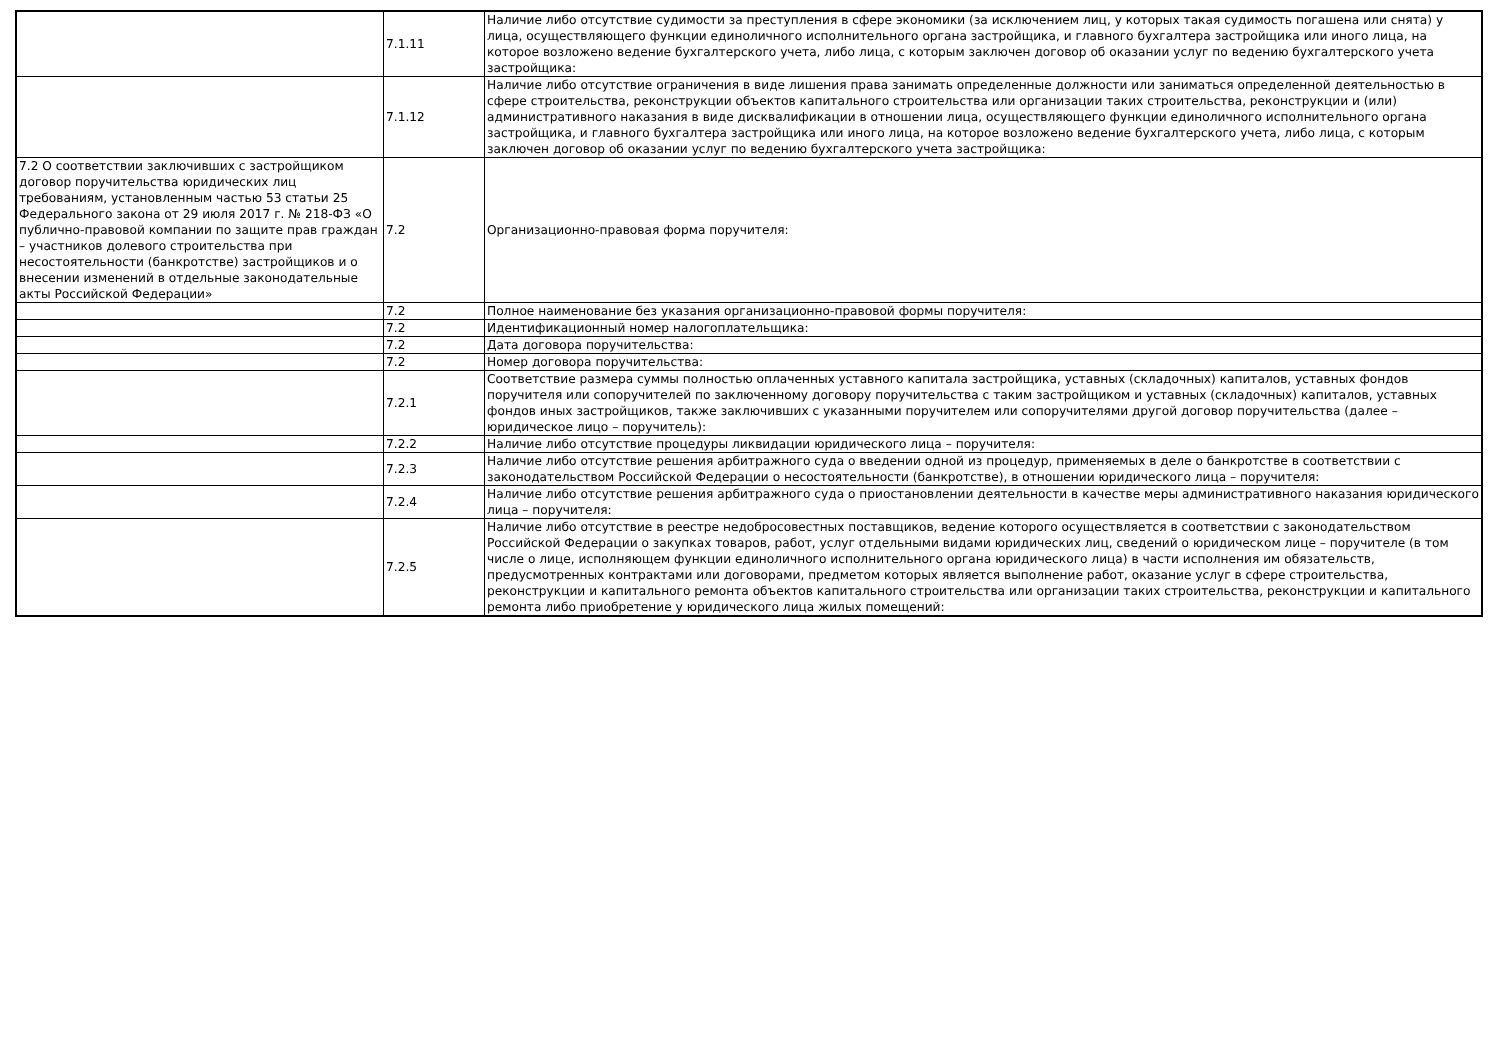| | 7.1.11 | Наличие либо отсутствие судимости за преступления в сфере экономики (за исключением лиц, у которых такая судимость погашена или снята) у лица, осуществляющего функции единоличного исполнительного органа застройщика, и главного бухгалтера застройщика или иного лица, на которое возложено ведение бухгалтерского учета, либо лица, с которым заключен договор об оказании услуг по ведению бухгалтерского учета застройщика: |
| | 7.1.12 | Наличие либо отсутствие ограничения в виде лишения права занимать определенные должности или заниматься определенной деятельностью в сфере строительства, реконструкции объектов капитального строительства или организации таких строительства, реконструкции и (или) административного наказания в виде дисквалификации в отношении лица, осуществляющего функции единоличного исполнительного органа застройщика, и главного бухгалтера застройщика или иного лица, на которое возложено ведение бухгалтерского учета, либо лица, с которым заключен договор об оказании услуг по ведению бухгалтерского учета застройщика: |
| 7.2 О соответствии заключивших с застройщиком договор поручительства юридических лиц требованиям, установленным частью 53 статьи 25 Федерального закона от 29 июля 2017 г. № 218-ФЗ «О публично-правовой компании по защите прав граждан – участников долевого строительства при несостоятельности (банкротстве) застройщиков и о внесении изменений в отдельные законодательные акты Российской Федерации» | 7.2 | Организационно-правовая форма поручителя: |
| | 7.2 | Полное наименование без указания организационно-правовой формы поручителя: |
| | 7.2 | Идентификационный номер налогоплательщика: |
| | 7.2 | Дата договора поручительства: |
| | 7.2 | Номер договора поручительства: |
| | 7.2.1 | Соответствие размера суммы полностью оплаченных уставного капитала застройщика, уставных (складочных) капиталов, уставных фондов поручителя или сопоручителей по заключенному договору поручительства с таким застройщиком и уставных (складочных) капиталов, уставных фондов иных застройщиков, также заключивших с указанными поручителем или сопоручителями другой договор поручительства (далее – юридическое лицо – поручитель): |
| | 7.2.2 | Наличие либо отсутствие процедуры ликвидации юридического лица – поручителя: |
| | 7.2.3 | Наличие либо отсутствие решения арбитражного суда о введении одной из процедур, применяемых в деле о банкротстве в соответствии с законодательством Российской Федерации о несостоятельности (банкротстве), в отношении юридического лица – поручителя: |
| | 7.2.4 | Наличие либо отсутствие решения арбитражного суда о приостановлении деятельности в качестве меры административного наказания юридического лица – поручителя: |
| | 7.2.5 | Наличие либо отсутствие в реестре недобросовестных поставщиков, ведение которого осуществляется в соответствии с законодательством Российской Федерации о закупках товаров, работ, услуг отдельными видами юридических лиц, сведений о юридическом лице – поручителе (в том числе о лице, исполняющем функции единоличного исполнительного органа юридического лица) в части исполнения им обязательств, предусмотренных контрактами или договорами, предметом которых является выполнение работ, оказание услуг в сфере строительства, реконструкции и капитального ремонта объектов капитального строительства или организации таких строительства, реконструкции и капитального ремонта либо приобретение у юридического лица жилых помещений: |